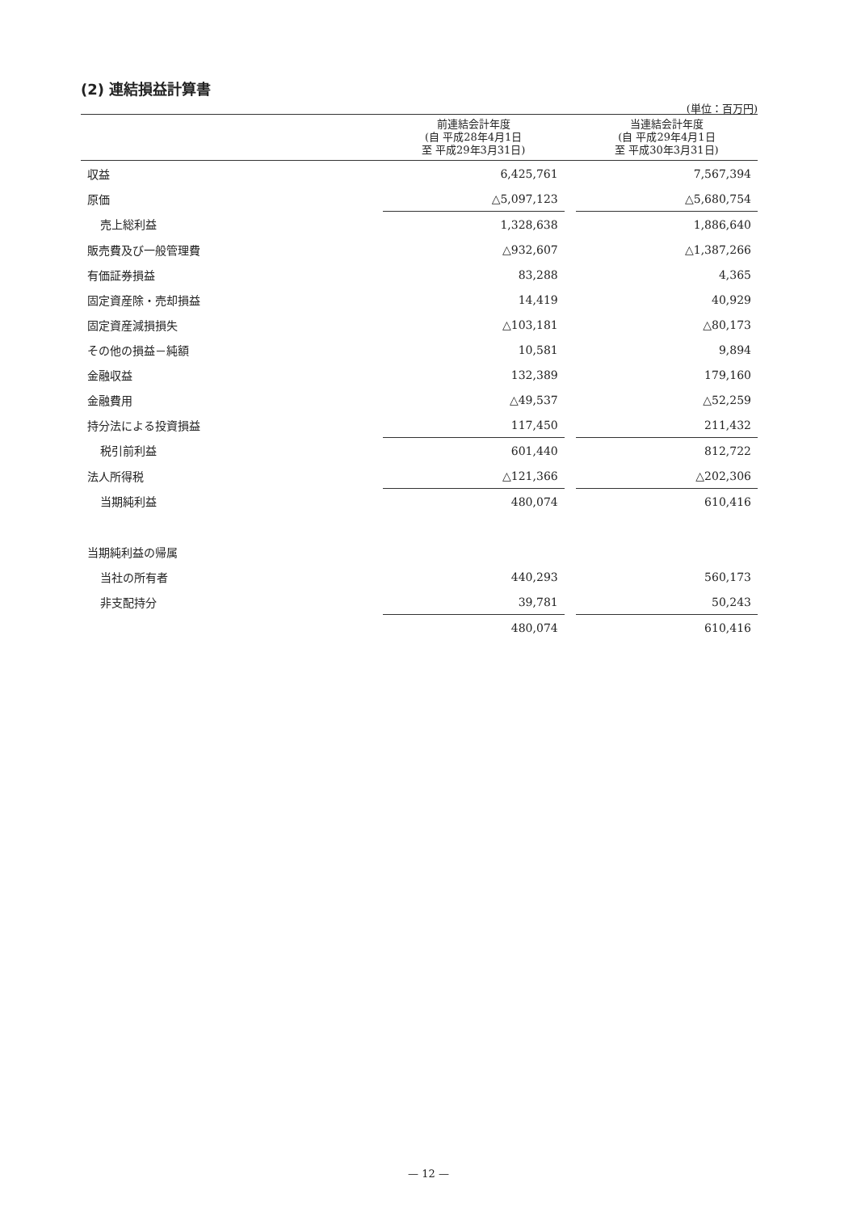(2) 連結損益計算書
(単位：百万円)
| | 前連結会計年度 (自 平成28年4月1日 至 平成29年3月31日) | | 当連結会計年度 (自 平成29年4月1日 至 平成30年3月31日) |
| --- | --- | --- | --- |
| 収益 | 6,425,761 | | 7,567,394 |
| 原価 | △5,097,123 | | △5,680,754 |
| 売上総利益 | 1,328,638 | | 1,886,640 |
| 販売費及び一般管理費 | △932,607 | | △1,387,266 |
| 有価証券損益 | 83,288 | | 4,365 |
| 固定資産除・売却損益 | 14,419 | | 40,929 |
| 固定資産減損損失 | △103,181 | | △80,173 |
| その他の損益－純額 | 10,581 | | 9,894 |
| 金融収益 | 132,389 | | 179,160 |
| 金融費用 | △49,537 | | △52,259 |
| 持分法による投資損益 | 117,450 | | 211,432 |
| 税引前利益 | 601,440 | | 812,722 |
| 法人所得税 | △121,366 | | △202,306 |
| 当期純利益 | 480,074 | | 610,416 |
| 当期純利益の帰属 | | | |
| 当社の所有者 | 440,293 | | 560,173 |
| 非支配持分 | 39,781 | | 50,243 |
| | 480,074 | | 610,416 |
— 12 —